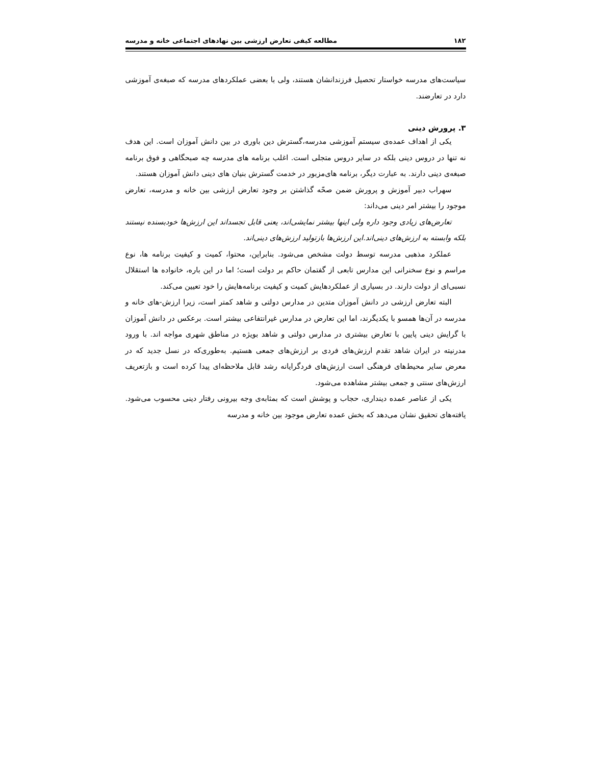۱۸۲ مطالعه کیفی تعارض ارزشی بین نهادهای اجتماعی خانه و مدرسه
سیاست‌های مدرسه خواستار تحصیل فرزندانشان هستند، ولی با بعضی عملکردهای مدرسه که صبغه‌ی آموزشی دارد در تعارضند.
۳. پرورش دینی
یکی از اهداف عمده‌ی سیستم آموزشی مدرسه،گسترش دین باوری در بین دانش آموزان است. این هدف نه تنها در دروس دینی بلکه در سایر دروس متجلی است. اغلب برنامه های مدرسه چه صبحگاهی و فوق برنامه صبغه‌ی دینی دارند. به عبارت دیگر، برنامه های‌مزبور در خدمت گسترش بنیان های دینی دانش آموزان هستند.
سهراب دبیر آموزش و پرورش ضمن صحّه گذاشتن بر وجود تعارض ارزشی بین خانه و مدرسه، تعارض موجود را بیشتر امر دینی می‌داند:
تعارض‌های زیادی وجود داره ولی اینها بیشتر نمایشی‌اند، یعنی قابل تجسداند این ارزش‌ها خودبسنده نیستند بلکه وابسته به ارزش‌های دینی‌اند.این ارزش‌ها بازتولید ارزش‌های دینی‌اند.
عملکرد مذهبی مدرسه توسط دولت مشخص می‌شود. بنابراین، محتوا، کمیت و کیفیت برنامه ها، نوع مراسم و نوع سخنرانی این مدارس تابعی از گفتمان حاکم بر دولت است؛ اما در این باره، خانواده ها استقلال نسبی‌ای از دولت دارند. در بسیاری از عملکردهایش کمیت و کیفیت برنامه‌هایش را خود تعیین می‌کند.
البته تعارض ارزشی در دانش آموزان متدین در مدارس دولتی و شاهد کمتر است، زیرا ارزش-های خانه و مدرسه در آن‌ها همسو با یکدیگرند، اما این تعارض در مدارس غیرانتفاعی بیشتر است. برعکس در دانش آموزان با گرایش دینی پایین با تعارض بیشتری در مدارس دولتی و شاهد بویژه در مناطق شهری مواجه اند. با ورود مدرنیته در ایران شاهد تقدم ارزش‌های فردی بر ارزش‌های جمعی هستیم. به‌طوری‌که در نسل جدید که در معرض سایر محیط‌های فرهنگی است ارزش‌های فردگرایانه رشد قابل ملاحظه‌ای پیدا کرده است و بازتعریف ارزش‌های سنتی و جمعی بیشتر مشاهده می‌شود.
یکی از عناصر عمده دینداری، حجاب و پوشش است که بمثابه‌ی وجه بیرونی رفتار دینی محسوب می‌شود. یافته‌های تحقیق نشان می‌دهد که بخش عمده تعارض موجود بین خانه و مدرسه